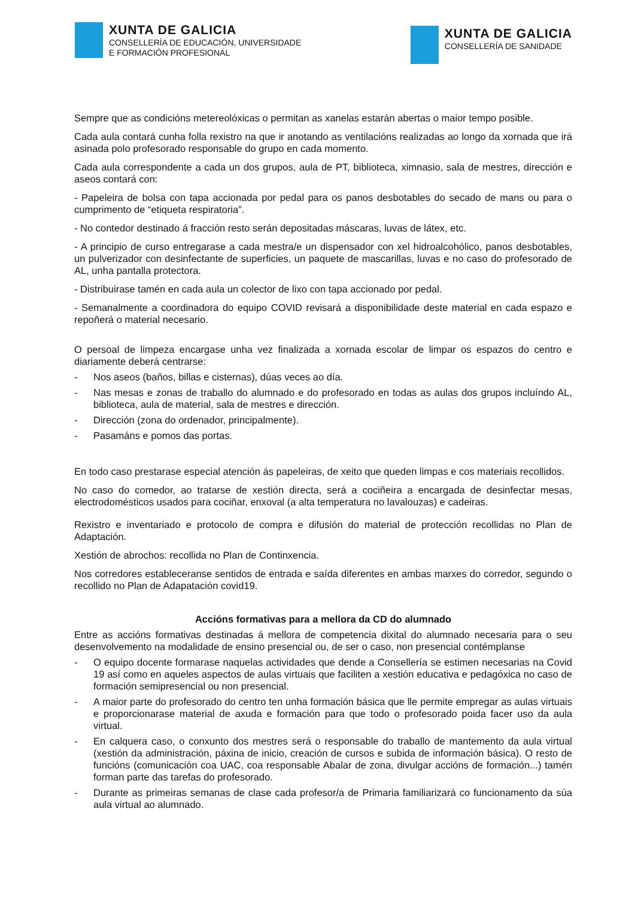XUNTA DE GALICIA
CONSELLERÍA DE EDUCACIÓN, UNIVERSIDADE
E FORMACIÓN PROFESIONAL
XUNTA DE GALICIA
CONSELLERÍA DE SANIDADE
Sempre que as condicións metereolóxicas o permitan as xanelas estarán abertas o maior tempo posible.
Cada aula contará cunha folla rexistro na que ir anotando as ventilacións realizadas ao longo da xornada que irá asinada polo profesorado responsable do grupo en cada momento.
Cada aula correspondente a cada un dos grupos, aula de PT, biblioteca, ximnasio, sala de mestres, dirección e aseos contará con:
- Papeleira de bolsa con tapa accionada por pedal para os panos desbotables do secado de mans ou para o cumprimento de “etiqueta respiratoria”.
- No contedor destinado á fracción resto serán depositadas máscaras, luvas de látex, etc.
- A principio de curso entregarase a cada mestra/e un dispensador con xel hidroalcohólico, panos desbotables, un pulverizador con desinfectante de superficies, un paquete de mascarillas, luvas e no caso do profesorado de AL, unha pantalla protectora.
- Distribuirase tamén en cada aula un colector de lixo con tapa accionado por pedal.
- Semanalmente a coordinadora do equipo COVID revisará a disponibilidade deste material en cada espazo e repoñerá o material necesario.
O persoal de limpeza encargase unha vez finalizada a xornada escolar de limpar os espazos do centro e diariamente deberá centrarse:
- Nos aseos (baños, billas e cisternas), dúas veces ao día.
- Nas mesas e zonas de traballo do alumnado e do profesorado en todas as aulas dos grupos incluíndo AL, biblioteca, aula de material, sala de mestres e dirección.
- Dirección (zona do ordenador, principalmente).
- Pasamáns e pomos das portas.
En todo caso prestarase especial atención ás papeleiras, de xeito que queden limpas e cos materiais recollidos.
No caso do comedor, ao tratarse de xestión directa, será a cociñeira a encargada de desinfectar mesas, electrodomésticos usados para cociñar, enxoval (a alta temperatura no lavalouzas) e cadeiras.
Rexistro e inventariado e protocolo de compra e difusión do material de protección recollidas no Plan de Adaptación.
Xestión de abrochos: recollida no Plan de Continxencia.
Nos corredores estableceranse sentidos de entrada e saída diferentes en ambas marxes do corredor, segundo o recollido no Plan de Adapatación covid19.
Accións formativas para a mellora da CD do alumnado
Entre as accións formativas destinadas á mellora de competencia dixital do alumnado necesaria para o seu desenvolvemento na modalidade de ensino presencial ou, de ser o caso, non presencial contémplanse
- O equipo docente formarase naquelas actividades que dende a Consellería se estimen necesarias na Covid 19 así como en aqueles aspectos de aulas virtuais que faciliten a xestión educativa e pedagóxica no caso de formación semipresencial ou non presencial.
- A maior parte do profesorado do centro ten unha formación básica que lle permite empregar as aulas virtuais e proporcionarase material de axuda e formación para que todo o profesorado poida facer uso da aula virtual.
- En calquera caso, o conxunto dos mestres será o responsable do traballo de mantemento da aula virtual (xestión da administración, páxina de inicio, creación de cursos e subida de información básica). O resto de funcións (comunicación coa UAC, coa responsable Abalar de zona, divulgar accións de formación...) tamén forman parte das tarefas do profesorado.
- Durante as primeiras semanas de clase cada profesor/a de Primaria familiarizará co funcionamento da súa aula virtual ao alumnado.